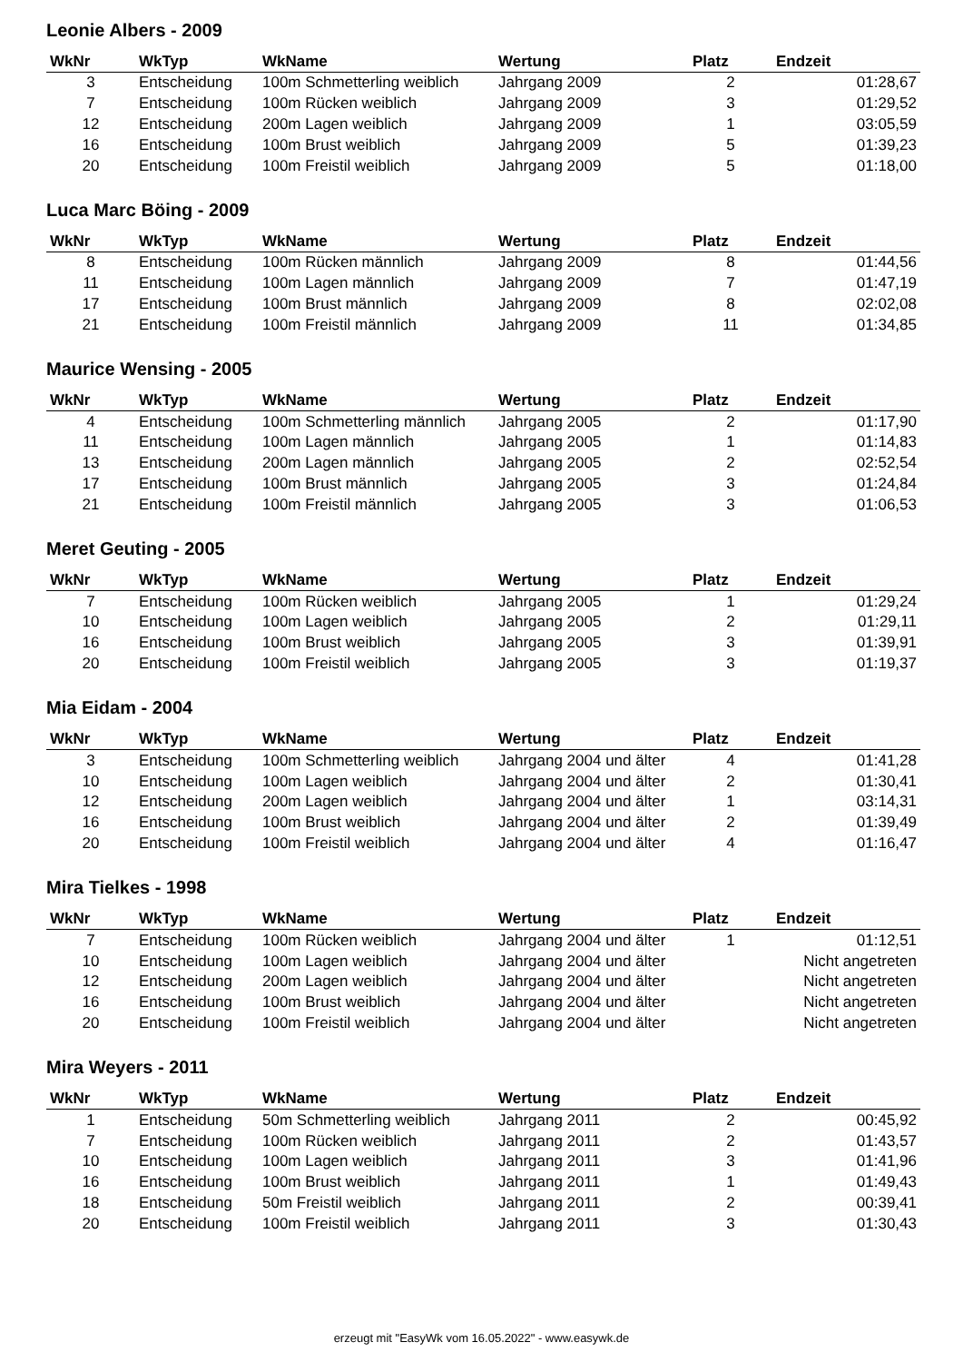Leonie Albers - 2009
| WkNr | WkTyp | WkName | Wertung | Platz | Endzeit |
| --- | --- | --- | --- | --- | --- |
| 3 | Entscheidung | 100m Schmetterling weiblich | Jahrgang 2009 | 2 | 01:28,67 |
| 7 | Entscheidung | 100m Rücken weiblich | Jahrgang 2009 | 3 | 01:29,52 |
| 12 | Entscheidung | 200m Lagen weiblich | Jahrgang 2009 | 1 | 03:05,59 |
| 16 | Entscheidung | 100m Brust weiblich | Jahrgang 2009 | 5 | 01:39,23 |
| 20 | Entscheidung | 100m Freistil weiblich | Jahrgang 2009 | 5 | 01:18,00 |
Luca Marc Böing - 2009
| WkNr | WkTyp | WkName | Wertung | Platz | Endzeit |
| --- | --- | --- | --- | --- | --- |
| 8 | Entscheidung | 100m Rücken männlich | Jahrgang 2009 | 8 | 01:44,56 |
| 11 | Entscheidung | 100m Lagen männlich | Jahrgang 2009 | 7 | 01:47,19 |
| 17 | Entscheidung | 100m Brust männlich | Jahrgang 2009 | 8 | 02:02,08 |
| 21 | Entscheidung | 100m Freistil männlich | Jahrgang 2009 | 11 | 01:34,85 |
Maurice Wensing - 2005
| WkNr | WkTyp | WkName | Wertung | Platz | Endzeit |
| --- | --- | --- | --- | --- | --- |
| 4 | Entscheidung | 100m Schmetterling männlich | Jahrgang 2005 | 2 | 01:17,90 |
| 11 | Entscheidung | 100m Lagen männlich | Jahrgang 2005 | 1 | 01:14,83 |
| 13 | Entscheidung | 200m Lagen männlich | Jahrgang 2005 | 2 | 02:52,54 |
| 17 | Entscheidung | 100m Brust männlich | Jahrgang 2005 | 3 | 01:24,84 |
| 21 | Entscheidung | 100m Freistil männlich | Jahrgang 2005 | 3 | 01:06,53 |
Meret Geuting - 2005
| WkNr | WkTyp | WkName | Wertung | Platz | Endzeit |
| --- | --- | --- | --- | --- | --- |
| 7 | Entscheidung | 100m Rücken weiblich | Jahrgang 2005 | 1 | 01:29,24 |
| 10 | Entscheidung | 100m Lagen weiblich | Jahrgang 2005 | 2 | 01:29,11 |
| 16 | Entscheidung | 100m Brust weiblich | Jahrgang 2005 | 3 | 01:39,91 |
| 20 | Entscheidung | 100m Freistil weiblich | Jahrgang 2005 | 3 | 01:19,37 |
Mia Eidam - 2004
| WkNr | WkTyp | WkName | Wertung | Platz | Endzeit |
| --- | --- | --- | --- | --- | --- |
| 3 | Entscheidung | 100m Schmetterling weiblich | Jahrgang 2004 und älter | 4 | 01:41,28 |
| 10 | Entscheidung | 100m Lagen weiblich | Jahrgang 2004 und älter | 2 | 01:30,41 |
| 12 | Entscheidung | 200m Lagen weiblich | Jahrgang 2004 und älter | 1 | 03:14,31 |
| 16 | Entscheidung | 100m Brust weiblich | Jahrgang 2004 und älter | 2 | 01:39,49 |
| 20 | Entscheidung | 100m Freistil weiblich | Jahrgang 2004 und älter | 4 | 01:16,47 |
Mira Tielkes - 1998
| WkNr | WkTyp | WkName | Wertung | Platz | Endzeit |
| --- | --- | --- | --- | --- | --- |
| 7 | Entscheidung | 100m Rücken weiblich | Jahrgang 2004 und älter | 1 | 01:12,51 |
| 10 | Entscheidung | 100m Lagen weiblich | Jahrgang 2004 und älter | | Nicht angetreten |
| 12 | Entscheidung | 200m Lagen weiblich | Jahrgang 2004 und älter | | Nicht angetreten |
| 16 | Entscheidung | 100m Brust weiblich | Jahrgang 2004 und älter | | Nicht angetreten |
| 20 | Entscheidung | 100m Freistil weiblich | Jahrgang 2004 und älter | | Nicht angetreten |
Mira Weyers - 2011
| WkNr | WkTyp | WkName | Wertung | Platz | Endzeit |
| --- | --- | --- | --- | --- | --- |
| 1 | Entscheidung | 50m Schmetterling weiblich | Jahrgang 2011 | 2 | 00:45,92 |
| 7 | Entscheidung | 100m Rücken weiblich | Jahrgang 2011 | 2 | 01:43,57 |
| 10 | Entscheidung | 100m Lagen weiblich | Jahrgang 2011 | 3 | 01:41,96 |
| 16 | Entscheidung | 100m Brust weiblich | Jahrgang 2011 | 1 | 01:49,43 |
| 18 | Entscheidung | 50m Freistil weiblich | Jahrgang 2011 | 2 | 00:39,41 |
| 20 | Entscheidung | 100m Freistil weiblich | Jahrgang 2011 | 3 | 01:30,43 |
erzeugt mit "EasyWk vom 16.05.2022" - www.easywk.de